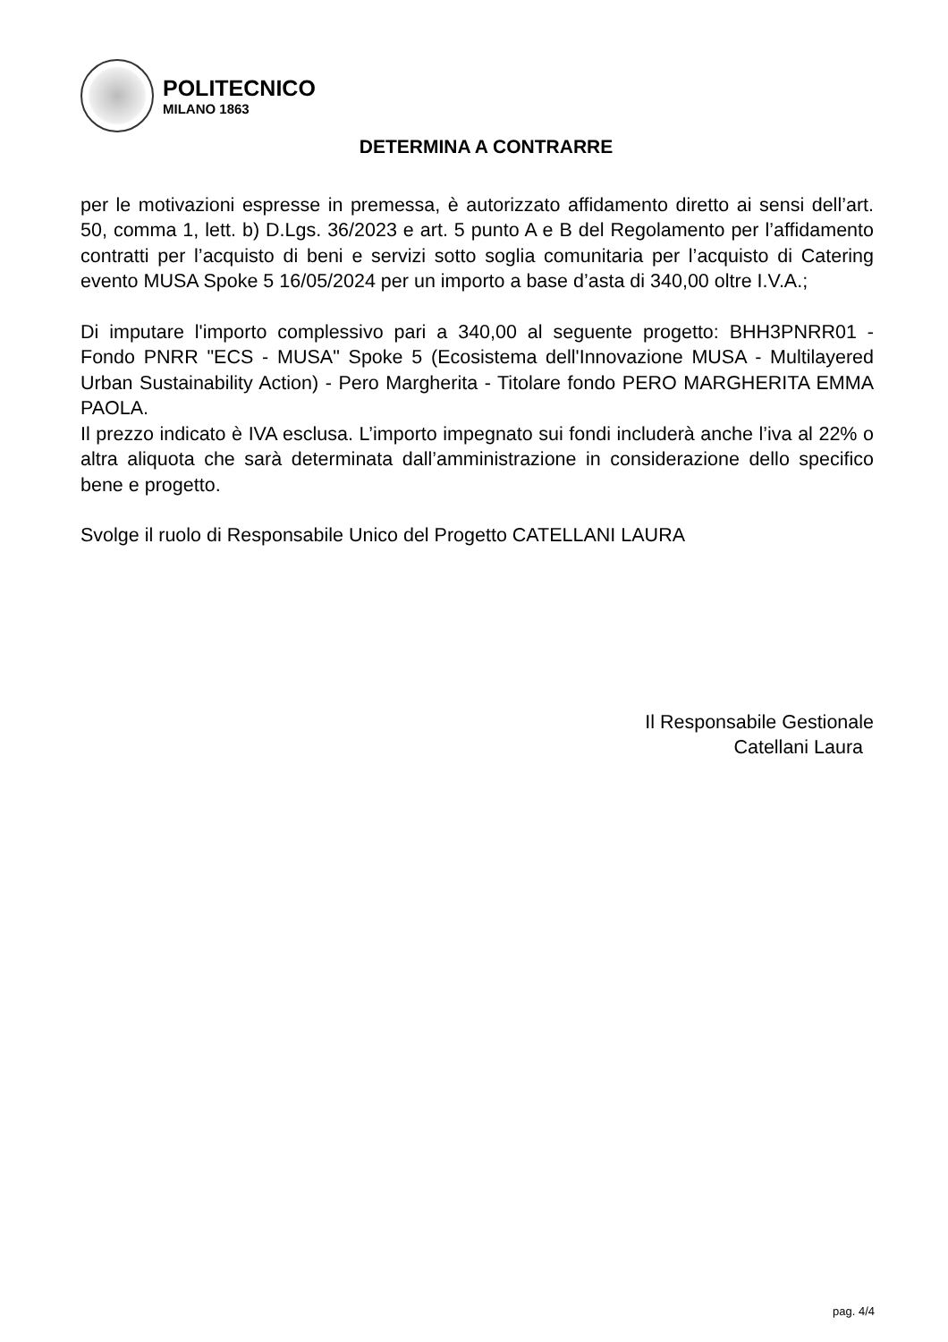POLITECNICO
MILANO 1863
DETERMINA A CONTRARRE
per le motivazioni espresse in premessa, è autorizzato affidamento diretto ai sensi dell’art. 50, comma 1, lett. b) D.Lgs. 36/2023 e art. 5 punto A e B del Regolamento per l’affidamento contratti per l’acquisto di beni e servizi sotto soglia comunitaria per l’acquisto di Catering evento MUSA Spoke 5 16/05/2024 per un importo a base d’asta di 340,00 oltre I.V.A.;
Di imputare l'importo complessivo pari a 340,00 al seguente progetto: BHH3PNRR01 - Fondo PNRR "ECS - MUSA" Spoke 5 (Ecosistema dell'Innovazione MUSA - Multilayered Urban Sustainability Action) - Pero Margherita - Titolare fondo PERO MARGHERITA EMMA PAOLA.
Il prezzo indicato è IVA esclusa. L’importo impegnato sui fondi includerà anche l’iva al 22% o altra aliquota che sarà determinata dall’amministrazione in considerazione dello specifico bene e progetto.
Svolge il ruolo di Responsabile Unico del Progetto CATELLANI LAURA
Il Responsabile Gestionale
Catellani Laura
pag. 4/4